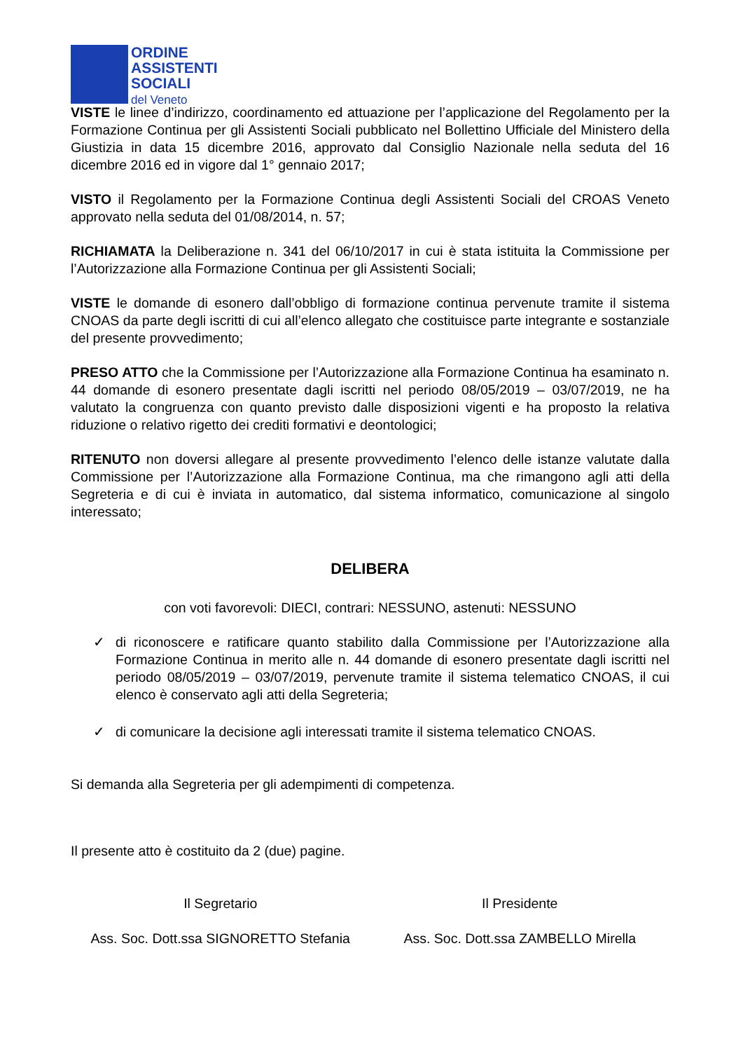ORDINE
ASSISTENTI
SOCIALI
del Veneto
VISTE le linee d’indirizzo, coordinamento ed attuazione per l’applicazione del Regolamento per la Formazione Continua per gli Assistenti Sociali pubblicato nel Bollettino Ufficiale del Ministero della Giustizia in data 15 dicembre 2016, approvato dal Consiglio Nazionale nella seduta del 16 dicembre 2016 ed in vigore dal 1° gennaio 2017;
VISTO il Regolamento per la Formazione Continua degli Assistenti Sociali del CROAS Veneto approvato nella seduta del 01/08/2014, n. 57;
RICHIAMATA la Deliberazione n. 341 del 06/10/2017 in cui è stata istituita la Commissione per l’Autorizzazione alla Formazione Continua per gli Assistenti Sociali;
VISTE le domande di esonero dall’obbligo di formazione continua pervenute tramite il sistema CNOAS da parte degli iscritti di cui all’elenco allegato che costituisce parte integrante e sostanziale del presente provvedimento;
PRESO ATTO che la Commissione per l’Autorizzazione alla Formazione Continua ha esaminato n. 44 domande di esonero presentate dagli iscritti nel periodo 08/05/2019 – 03/07/2019, ne ha valutato la congruenza con quanto previsto dalle disposizioni vigenti e ha proposto la relativa riduzione o relativo rigetto dei crediti formativi e deontologici;
RITENUTO non doversi allegare al presente provvedimento l’elenco delle istanze valutate dalla Commissione per l’Autorizzazione alla Formazione Continua, ma che rimangono agli atti della Segreteria e di cui è inviata in automatico, dal sistema informatico, comunicazione al singolo interessato;
DELIBERA
con voti favorevoli: DIECI, contrari: NESSUNO, astenuti: NESSUNO
✓ di riconoscere e ratificare quanto stabilito dalla Commissione per l’Autorizzazione alla Formazione Continua in merito alle n. 44 domande di esonero presentate dagli iscritti nel periodo 08/05/2019 – 03/07/2019, pervenute tramite il sistema telematico CNOAS, il cui elenco è conservato agli atti della Segreteria;
✓ di comunicare la decisione agli interessati tramite il sistema telematico CNOAS.
Si demanda alla Segreteria per gli adempimenti di competenza.
Il presente atto è costituito da 2 (due) pagine.
Il Segretario
Ass. Soc. Dott.ssa SIGNORETTO Stefania
Il Presidente
Ass. Soc. Dott.ssa ZAMBELLO Mirella